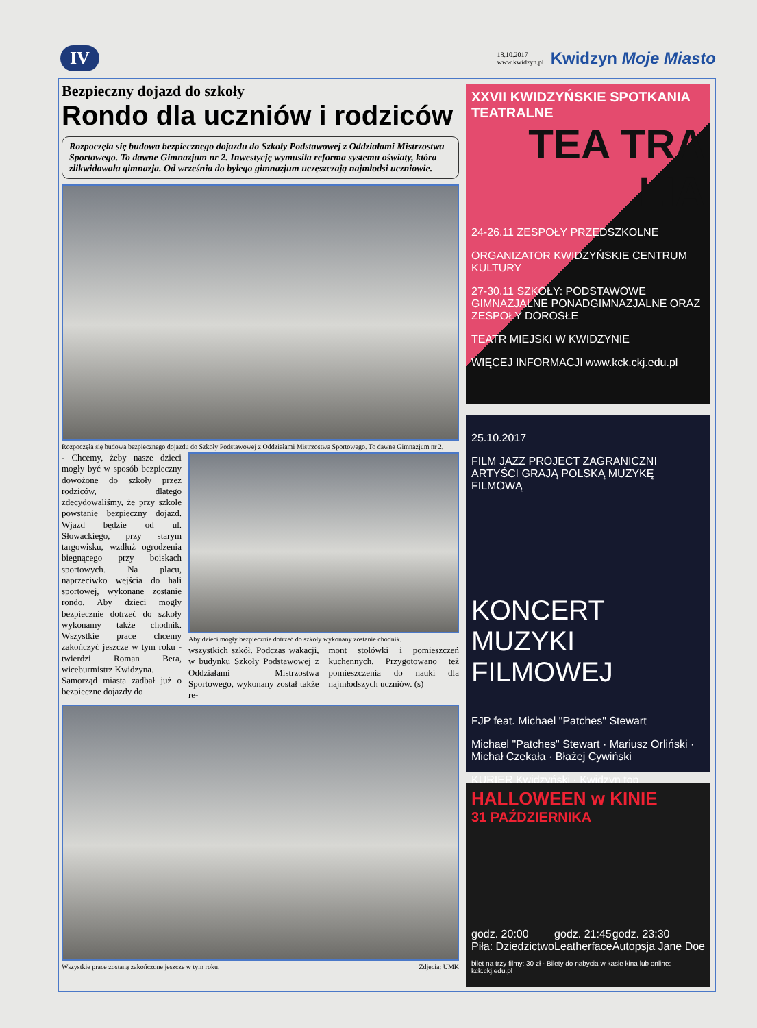IV
18.10.2017
www.kwidzyn.pl Kwidzyn Moje Miasto
Bezpieczny dojazd do szkoły
Rondo dla uczniów i rodziców
Rozpoczęła się budowa bezpiecznego dojazdu do Szkoły Podstawowej z Oddziałami Mistrzostwa Sportowego. To dawne Gimnazjum nr 2. Inwestycję wymusiła reforma systemu oświaty, która zlikwidowała gimnazja. Od września do byłego gimnazjum uczęszczają najmłodsi uczniowie.
Rozpoczęła się budowa bezpiecznego dojazdu do Szkoły Podstawowej z Oddziałami Mistrzostwa Sportowego. To dawne Gimnazjum nr 2.
- Chcemy, żeby nasze dzieci mogły być w sposób bezpieczny dowożone do szkoły przez rodziców, dlatego zdecydowaliśmy, że przy szkole powstanie bezpieczny dojazd. Wjazd będzie od ul. Słowackiego, przy starym targowisku, wzdłuż ogrodzenia biegnącego przy boiskach sportowych. Na placu, naprzeciwko wejścia do hali sportowej, wykonane zostanie rondo. Aby dzieci mogły bezpiecznie dotrzeć do szkoły wykonamy także chodnik. Wszystkie prace chcemy zakończyć jeszcze w tym roku - twierdzi Roman Bera, wiceburmistrz Kwidzyna.
Samorząd miasta zadbał już o bezpieczne dojazdy do
Aby dzieci mogły bezpiecznie dotrzeć do szkoły wykonany zostanie chodnik.
wszystkich szkół. Podczas wakacji, w budynku Szkoły Podstawowej z Oddziałami Mistrzostwa Sportowego, wykonany został także re-
mont stołówki i pomieszczeń kuchennych. Przygotowano też pomieszczenia do nauki dla najmłodszych uczniów. (s)
Wszystkie prace zostaną zakończone jeszcze w tym roku. Zdjęcia: UMK
XXVII KWIDZYŃSKIE SPOTKANIA TEATRALNE
TEA TRA LIA
24-26.11 ZESPOŁY PRZEDSZKOLNE
ORGANIZATOR KWIDZYŃSKIE CENTRUM KULTURY
27-30.11 SZKOŁY: PODSTAWOWE GIMNAZJALNE PONADGIMNAZJALNE ORAZ ZESPOŁY DOROSŁE
TEATR MIEJSKI W KWIDZYNIE
WIĘCEJ INFORMACJI www.kck.ckj.edu.pl
25.10.2017
FILM JAZZ PROJECT ZAGRANICZNI ARTYŚCI GRAJĄ POLSKĄ MUZYKĘ FILMOWĄ
KONCERT MUZYKI FILMOWEJ
FJP feat. Michael "Patches" Stewart
Michael "Patches" Stewart · Mariusz Orliński · Michał Czekała · Błażej Cywiński
KURIER Kwidzyński · Kwidzyn top
HALLOWEEN w KINIE
31 PAŹDZIERNIKA
godz. 20:00
Piła: Dziedzictwo godz. 21:45
Leatherface godz. 23:30
Autopsja Jane Doe
bilet na trzy filmy: 30 zł · Bilety do nabycia w kasie kina lub online: kck.ckj.edu.pl